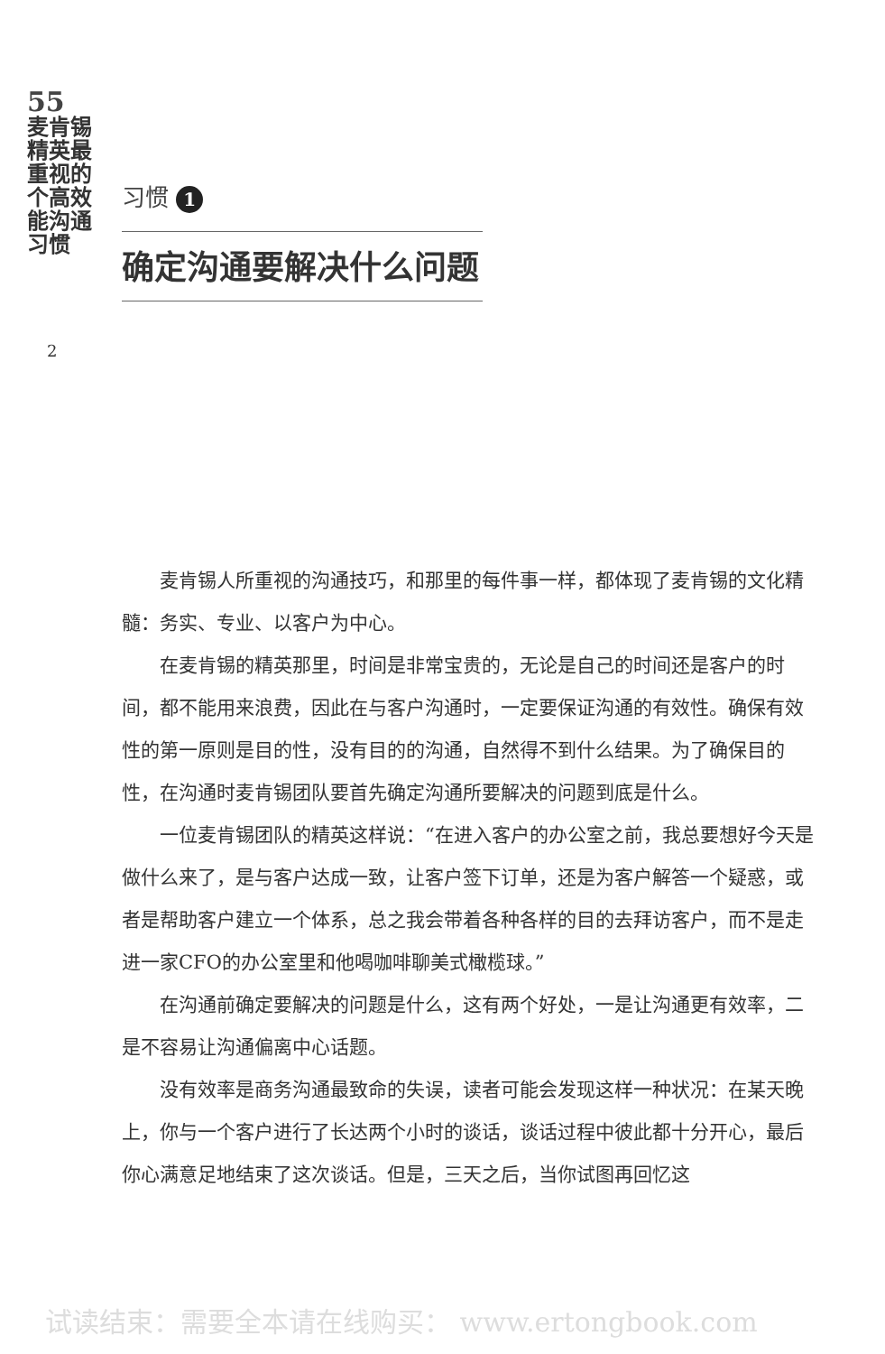55
麦肯锡精英最重视的 个高效能沟通习惯
2
习惯 1
确定沟通要解决什么问题
麦肯锡人所重视的沟通技巧，和那里的每件事一样，都体现了麦肯锡的文化精髓：务实、专业、以客户为中心。
在麦肯锡的精英那里，时间是非常宝贵的，无论是自己的时间还是客户的时间，都不能用来浪费，因此在与客户沟通时，一定要保证沟通的有效性。确保有效性的第一原则是目的性，没有目的的沟通，自然得不到什么结果。为了确保目的性，在沟通时麦肯锡团队要首先确定沟通所要解决的问题到底是什么。
一位麦肯锡团队的精英这样说：“在进入客户的办公室之前，我总要想好今天是做什么来了，是与客户达成一致，让客户签下订单，还是为客户解答一个疑惑，或者是帮助客户建立一个体系，总之我会带着各种各样的目的去拜访客户，而不是走进一家CFO的办公室里和他喝咖啡聊美式橄榄球。”
在沟通前确定要解决的问题是什么，这有两个好处，一是让沟通更有效率，二是不容易让沟通偏离中心话题。
没有效率是商务沟通最致命的失误，读者可能会发现这样一种状况：在某天晚上，你与一个客户进行了长达两个小时的谈话，谈话过程中彼此都十分开心，最后你心满意足地结束了这次谈话。但是，三天之后，当你试图再回忆这
试读结束：需要全本请在线购买： www.ertongbook.com